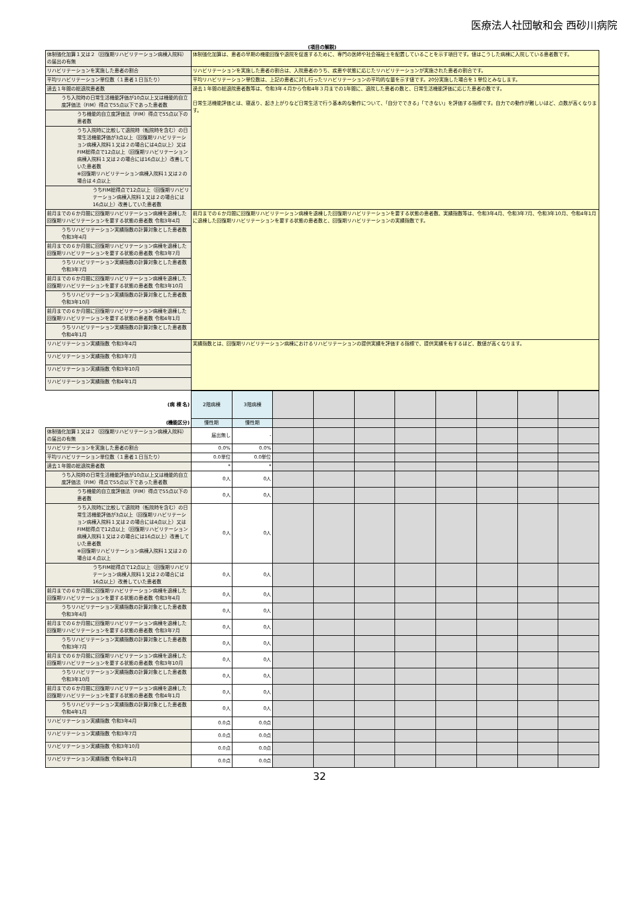医療法人社団敏和会 西砂川病院
(項目の解説)
| 体制強化加算１又は２（回復期リハビリテーション病棟入院料）の届出の有無 | 体制強化加算は、患者の早期の機能回復や退院を促進するために、専門の医師や社会福祉士を配置していることを示す項目です。値はこうした病棟に入院している患者数です。 |
| リハビリテーションを実施した患者の割合 | リハビリテーションを実施した患者の割合は、入院患者のうち、疾患や状態に応じたリハビリテーションが実施された患者の割合です。 |
| 平均リハビリテーション単位数（１患者１日当たり） | 平均リハビリテーション単位数は、上記の患者に対し行ったリハビリテーションの平均的な量を示す値です。20分実施した場合を１単位とみなします。 |
| 過去１年間の総退院患者数 | 過去１年間の総退院患者数等は、令和3年４月から令和4年３月までの1年間に、退院した患者の数と、日常生活機能評価に応じた患者の数です。 日常生活機能評価とは、寝返り、起き上がりなど日常生活で行う基本的な動作について、「自分でできる」「できない」を評価する指標です。自力での動作が難しいほど、点数が高くなります。 |
| うち入院時の日常生活機能評価が10点以上又は機能的自立度評価法（FIM）得点で55点以下であった患者数 | |
| うち機能的自立度評価法（FIM）得点で55点以下の患者数 | |
| うち入院時に比較して退院時（転院時を含む）の日常生活機能評価が3点以上（回復期リハビリテーション病棟入院料１又は２の場合には4点以上）又はFIM総得点で12点以上（回復期リハビリテーション病棟入院料１又は２の場合には16点以上）改善していた患者数 ※回復期リハビリテーション病棟入院料１又は２の場合は４点以上 | |
| うちFIM総得点で12点以上（回復期リハビリテーション病棟入院料１又は２の場合には16点以上）改善していた患者数 | |
| 前月までの６か月間に回復期リハビリテーション病棟を退棟した回復期リハビリテーションを要する状態の患者数 令和3年4月 | 前月までの６か月間に回復期リハビリテーション病棟を退棟した回復期リハビリテーションを要する状態の患者数、実績指数等は、令和3年4月、令和3年7月、令和3年10月、令和4年1月に退棟した回復期リハビリテーションを要する状態の患者数と、回復期リハビリテーションの実績指数です。 |
| うちリハビリテーション実績指数の計算対象とした患者数 令和3年4月 | |
| 前月までの６か月間に回復期リハビリテーション病棟を退棟した回復期リハビリテーションを要する状態の患者数 令和3年7月 | |
| うちリハビリテーション実績指数の計算対象とした患者数 令和3年7月 | |
| 前月までの６か月間に回復期リハビリテーション病棟を退棟した回復期リハビリテーションを要する状態の患者数 令和3年10月 | |
| うちリハビリテーション実績指数の計算対象とした患者数 令和3年10月 | |
| 前月までの６か月間に回復期リハビリテーション病棟を退棟した回復期リハビリテーションを要する状態の患者数 令和4年1月 | |
| うちリハビリテーション実績指数の計算対象とした患者数 令和4年1月 | |
| リハビリテーション実績指数 令和3年4月 | 実績指数とは、回復期リハビリテーション病棟におけるリハビリテーションの提供実績を評価する指標で、提供実績を有するほど、数値が高くなります。 |
| リハビリテーション実績指数 令和3年7月 | |
| リハビリテーション実績指数 令和3年10月 | |
| リハビリテーション実績指数 令和4年1月 | |
| (病 棟 名) | 2階病棟 | 3階病棟 | | | | | | | | |
| (機能区分) | 慢性期 | 慢性期 | | | | | | | | |
| 体制強化加算１又は２（回復期リハビリテーション病棟入院料）の届出の有無 | 届出無し | - | | | | | | | | |
| リハビリテーションを実施した患者の割合 | 0.0% | 0.0% | | | | | | | | |
| 平均リハビリテーション単位数（１患者１日当たり） | 0.0単位 | 0.0単位 | | | | | | | | |
| 過去１年間の総退院患者数 | * | * | | | | | | | | |
| うち入院時の日常生活機能評価が10点以上又は機能的自立度評価法（FIM）得点で55点以下であった患者数 | 0人 | 0人 | | | | | | | | |
| うち機能的自立度評価法（FIM）得点で55点以下の患者数 | 0人 | 0人 | | | | | | | | |
| うち入院時に比較して退院時（転院時を含む）の日常生活機能評価が3点以上（回復期リハビリテーション病棟入院料１又は２の場合には4点以上）又はFIM総得点で12点以上（回復期リハビリテーション病棟入院料１又は２の場合には16点以上）改善していた患者数 ※回復期リハビリテーション病棟入院料１又は２の場合は４点以上 | 0人 | 0人 | | | | | | | | |
| うちFIM総得点で12点以上（回復期リハビリテーション病棟入院料１又は２の場合には16点以上）改善していた患者数 | 0人 | 0人 | | | | | | | | |
| 前月までの６か月間に回復期リハビリテーション病棟を退棟した回復期リハビリテーションを要する状態の患者数 令和3年4月 | 0人 | 0人 | | | | | | | | |
| うちリハビリテーション実績指数の計算対象とした患者数 令和3年4月 | 0人 | 0人 | | | | | | | | |
| 前月までの６か月間に回復期リハビリテーション病棟を退棟した回復期リハビリテーションを要する状態の患者数 令和3年7月 | 0人 | 0人 | | | | | | | | |
| うちリハビリテーション実績指数の計算対象とした患者数 令和3年7月 | 0人 | 0人 | | | | | | | | |
| 前月までの６か月間に回復期リハビリテーション病棟を退棟した回復期リハビリテーションを要する状態の患者数 令和3年10月 | 0人 | 0人 | | | | | | | | |
| うちリハビリテーション実績指数の計算対象とした患者数 令和3年10月 | 0人 | 0人 | | | | | | | | |
| 前月までの６か月間に回復期リハビリテーション病棟を退棟した回復期リハビリテーションを要する状態の患者数 令和4年1月 | 0人 | 0人 | | | | | | | | |
| うちリハビリテーション実績指数の計算対象とした患者数 令和4年1月 | 0人 | 0人 | | | | | | | | |
| リハビリテーション実績指数 令和3年4月 | 0.0点 | 0.0点 | | | | | | | | |
| リハビリテーション実績指数 令和3年7月 | 0.0点 | 0.0点 | | | | | | | | |
| リハビリテーション実績指数 令和3年10月 | 0.0点 | 0.0点 | | | | | | | | |
| リハビリテーション実績指数 令和4年1月 | 0.0点 | 0.0点 | | | | | | | | |
32